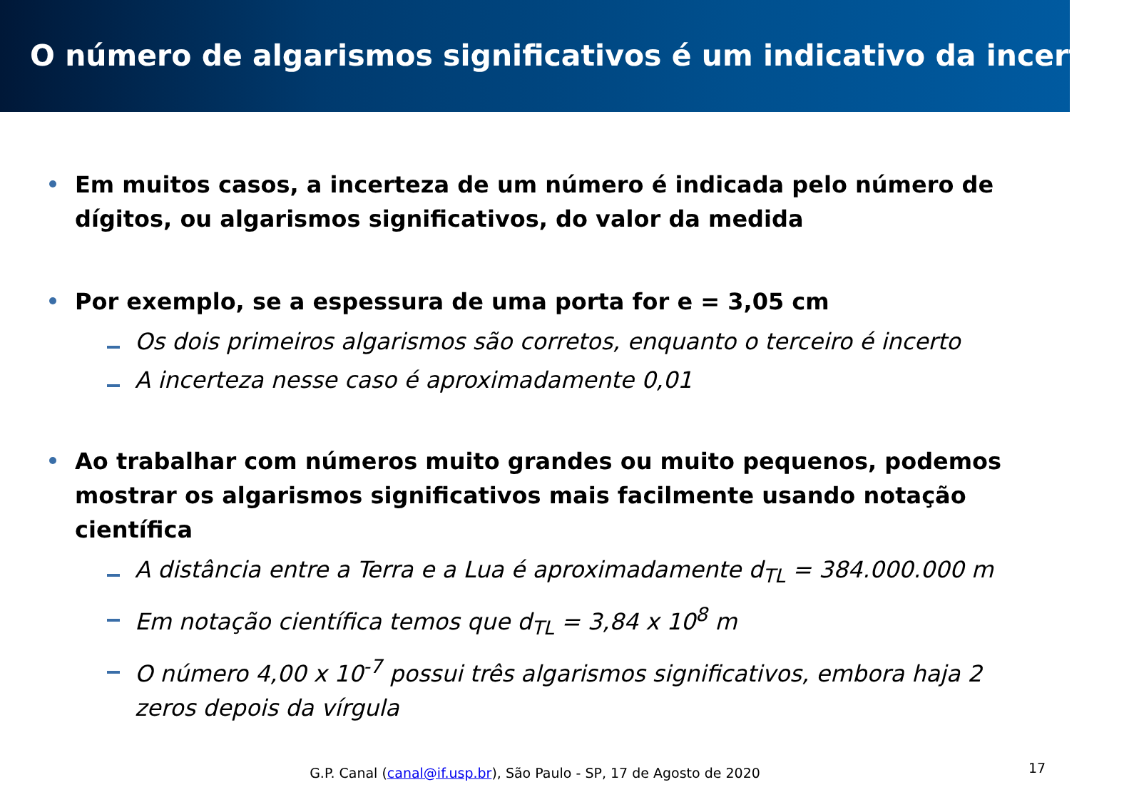O número de algarismos significativos é um indicativo da incerteza
Em muitos casos, a incerteza de um número é indicada pelo número de dígitos, ou algarismos significativos, do valor da medida
Por exemplo, se a espessura de uma porta for e = 3,05 cm
Os dois primeiros algarismos são corretos, enquanto o terceiro é incerto
A incerteza nesse caso é aproximadamente 0,01
Ao trabalhar com números muito grandes ou muito pequenos, podemos mostrar os algarismos significativos mais facilmente usando notação científica
A distância entre a Terra e a Lua é aproximadamente d<sub>TL</sub> = 384.000.000 m
Em notação científica temos que d<sub>TL</sub> = 3,84 x 10<sup>8</sup> m
O número 4,00 x 10<sup>-7</sup> possui três algarismos significativos, embora haja 2 zeros depois da vírgula
G.P. Canal (canal@if.usp.br), São Paulo - SP, 17 de Agosto de 2020 17